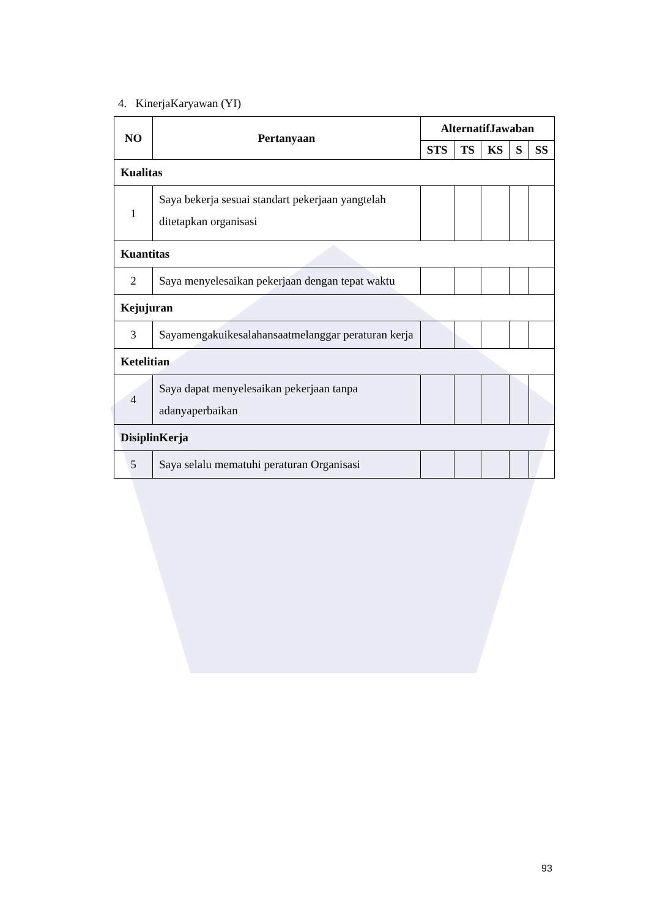4. KinerjaKaryawan (YI)
| NO | Pertanyaan | AlternatifJawaban | | | | |
| --- | --- | --- | --- | --- | --- | --- |
| | | STS | TS | KS | S | SS |
| Kualitas | | | | | | |
| 1 | Saya bekerja sesuai standart pekerjaan yangtelah ditetapkan organisasi | | | | | |
| Kuantitas | | | | | | |
| 2 | Saya menyelesaikan pekerjaan dengan tepat waktu | | | | | |
| Kejujuran | | | | | | |
| 3 | Sayamengakuikesalahansaatmelanggar peraturan kerja | | | | | |
| Ketelitian | | | | | | |
| 4 | Saya dapat menyelesaikan pekerjaan tanpa adanyaperbaikan | | | | | |
| DisiplinKerja | | | | | | |
| 5 | Saya selalu mematuhi peraturan Organisasi | | | | | |
93